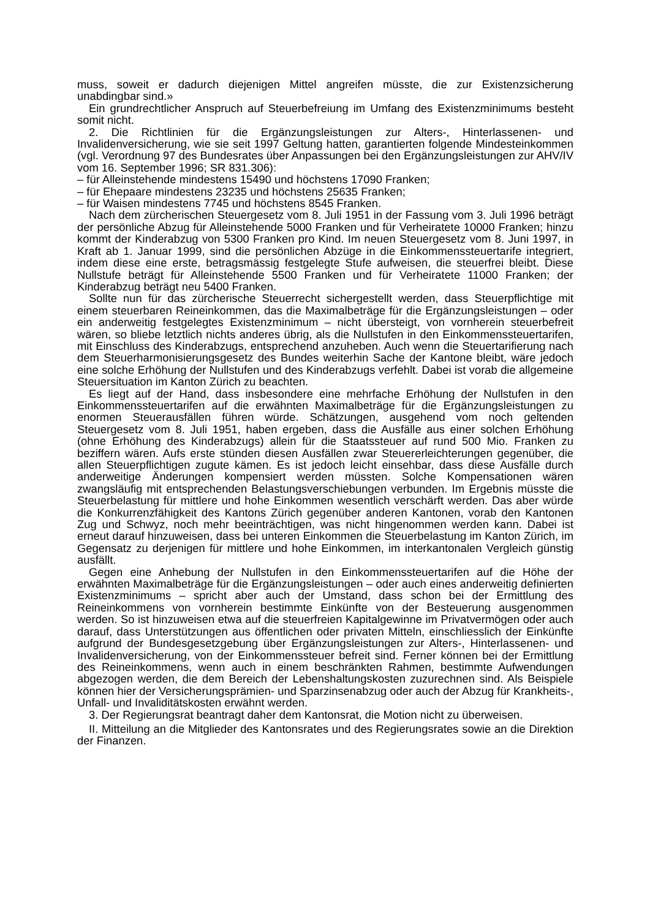muss, soweit er dadurch diejenigen Mittel angreifen müsste, die zur Existenzsicherung unabdingbar sind.»
Ein grundrechtlicher Anspruch auf Steuerbefreiung im Umfang des Existenzminimums besteht somit nicht.
2. Die Richtlinien für die Ergänzungsleistungen zur Alters-, Hinterlassenen- und Invalidenversicherung, wie sie seit 1997 Geltung hatten, garantierten folgende Mindesteinkommen (vgl. Verordnung 97 des Bundesrates über Anpassungen bei den Ergänzungsleistungen zur AHV/IV vom 16. September 1996; SR 831.306):
– für Alleinstehende mindestens 15490 und höchstens 17090 Franken;
– für Ehepaare mindestens 23235 und höchstens 25635 Franken;
– für Waisen mindestens 7745 und höchstens 8545 Franken.
Nach dem zürcherischen Steuergesetz vom 8. Juli 1951 in der Fassung vom 3. Juli 1996 beträgt der persönliche Abzug für Alleinstehende 5000 Franken und für Verheiratete 10000 Franken; hinzu kommt der Kinderabzug von 5300 Franken pro Kind. Im neuen Steuergesetz vom 8. Juni 1997, in Kraft ab 1. Januar 1999, sind die persönlichen Abzüge in die Einkommenssteuertarife integriert, indem diese eine erste, betragsmässig festgelegte Stufe aufweisen, die steuerfrei bleibt. Diese Nullstufe beträgt für Alleinstehende 5500 Franken und für Verheiratete 11000 Franken; der Kinderabzug beträgt neu 5400 Franken.
Sollte nun für das zürcherische Steuerrecht sichergestellt werden, dass Steuerpflichtige mit einem steuerbaren Reineinkommen, das die Maximalbeträge für die Ergänzungsleistungen – oder ein anderweitig festgelegtes Existenzminimum – nicht übersteigt, von vornherein steuerbefreit wären, so bliebe letztlich nichts anderes übrig, als die Nullstufen in den Einkommenssteuertarifen, mit Einschluss des Kinderabzugs, entsprechend anzuheben. Auch wenn die Steuertarifierung nach dem Steuerharmonisierungsgesetz des Bundes weiterhin Sache der Kantone bleibt, wäre jedoch eine solche Erhöhung der Nullstufen und des Kinderabzugs verfehlt. Dabei ist vorab die allgemeine Steuersituation im Kanton Zürich zu beachten.
Es liegt auf der Hand, dass insbesondere eine mehrfache Erhöhung der Nullstufen in den Einkommenssteuertarifen auf die erwähnten Maximalbeträge für die Ergänzungsleistungen zu enormen Steuerausfällen führen würde. Schätzungen, ausgehend vom noch geltenden Steuergesetz vom 8. Juli 1951, haben ergeben, dass die Ausfälle aus einer solchen Erhöhung (ohne Erhöhung des Kinderabzugs) allein für die Staatssteuer auf rund 500 Mio. Franken zu beziffern wären. Aufs erste stünden diesen Ausfällen zwar Steuererleichterungen gegenüber, die allen Steuerpflichtigen zugute kämen. Es ist jedoch leicht einsehbar, dass diese Ausfälle durch anderweitige Änderungen kompensiert werden müssten. Solche Kompensationen wären zwangsläufig mit entsprechenden Belastungsverschiebungen verbunden. Im Ergebnis müsste die Steuerbelastung für mittlere und hohe Einkommen wesentlich verschärft werden. Das aber würde die Konkurrenzfähigkeit des Kantons Zürich gegenüber anderen Kantonen, vorab den Kantonen Zug und Schwyz, noch mehr beeinträchtigen, was nicht hingenommen werden kann. Dabei ist erneut darauf hinzuweisen, dass bei unteren Einkommen die Steuerbelastung im Kanton Zürich, im Gegensatz zu derjenigen für mittlere und hohe Einkommen, im interkantonalen Vergleich günstig ausfällt.
Gegen eine Anhebung der Nullstufen in den Einkommenssteuertarifen auf die Höhe der erwähnten Maximalbeträge für die Ergänzungsleistungen – oder auch eines anderweitig definierten Existenzminimums – spricht aber auch der Umstand, dass schon bei der Ermittlung des Reineinkommens von vornherein bestimmte Einkünfte von der Besteuerung ausgenommen werden. So ist hinzuweisen etwa auf die steuerfreien Kapitalgewinne im Privatvermögen oder auch darauf, dass Unterstützungen aus öffentlichen oder privaten Mitteln, einschliesslich der Einkünfte aufgrund der Bundesgesetzgebung über Ergänzungsleistungen zur Alters-, Hinterlassenen- und Invalidenversicherung, von der Einkommenssteuer befreit sind. Ferner können bei der Ermittlung des Reineinkommens, wenn auch in einem beschränkten Rahmen, bestimmte Aufwendungen abgezogen werden, die dem Bereich der Lebenshaltungskosten zuzurechnen sind. Als Beispiele können hier der Versicherungsprämien- und Sparzinsenabzug oder auch der Abzug für Krankheits-, Unfall- und Invaliditätskosten erwähnt werden.
3. Der Regierungsrat beantragt daher dem Kantonsrat, die Motion nicht zu überweisen.
II. Mitteilung an die Mitglieder des Kantonsrates und des Regierungsrates sowie an die Direktion der Finanzen.